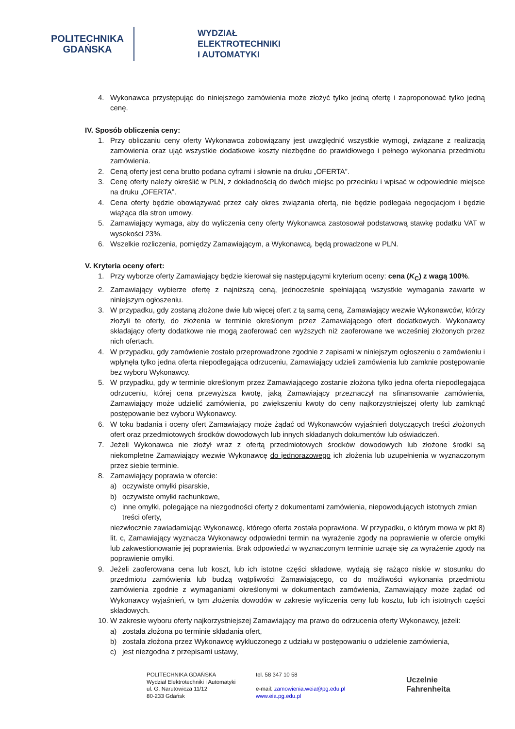POLITECHNIKA
GDAŃSKA
WYDZIAŁ
ELEKTROTECHNIKI
I AUTOMATYKI
4. Wykonawca przystępując do niniejszego zamówienia może złożyć tylko jedną ofertę i zaproponować tylko jedną cenę.
IV. Sposób obliczenia ceny:
1. Przy obliczaniu ceny oferty Wykonawca zobowiązany jest uwzględnić wszystkie wymogi, związane z realizacją zamówienia oraz ująć wszystkie dodatkowe koszty niezbędne do prawidłowego i pełnego wykonania przedmiotu zamówienia.
2. Ceną oferty jest cena brutto podana cyframi i słownie na druku „OFERTA”.
3. Cenę oferty należy określić w PLN, z dokładnością do dwóch miejsc po przecinku i wpisać w odpowiednie miejsce na druku „OFERTA”.
4. Cena oferty będzie obowiązywać przez cały okres związania ofertą, nie będzie podlegała negocjacjom i będzie wiążąca dla stron umowy.
5. Zamawiający wymaga, aby do wyliczenia ceny oferty Wykonawca zastosował podstawową stawkę podatku VAT w wysokości 23%.
6. Wszelkie rozliczenia, pomiędzy Zamawiającym, a Wykonawcą, będą prowadzone w PLN.
V. Kryteria oceny ofert:
1. Przy wyborze oferty Zamawiający będzie kierował się następującymi kryterium oceny: cena (K<sub>C</sub>) z wagą 100%.
2. Zamawiający wybierze ofertę z najniższą ceną, jednocześnie spełniającą wszystkie wymagania zawarte w niniejszym ogłoszeniu.
3. W przypadku, gdy zostaną złożone dwie lub więcej ofert z tą samą ceną, Zamawiający wezwie Wykonawców, którzy złożyli te oferty, do złożenia w terminie określonym przez Zamawiającego ofert dodatkowych. Wykonawcy składający oferty dodatkowe nie mogą zaoferować cen wyższych niż zaoferowane we wcześniej złożonych przez nich ofertach.
4. W przypadku, gdy zamówienie zostało przeprowadzone zgodnie z zapisami w niniejszym ogłoszeniu o zamówieniu i wpłynęła tylko jedna oferta niepodlegająca odrzuceniu, Zamawiający udzieli zamówienia lub zamknie postępowanie bez wyboru Wykonawcy.
5. W przypadku, gdy w terminie określonym przez Zamawiającego zostanie złożona tylko jedna oferta niepodlegająca odrzuceniu, której cena przewyższa kwotę, jaką Zamawiający przeznaczył na sfinansowanie zamówienia, Zamawiający może udzielić zamówienia, po zwiększeniu kwoty do ceny najkorzystniejszej oferty lub zamknąć postępowanie bez wyboru Wykonawcy.
6. W toku badania i oceny ofert Zamawiający może żądać od Wykonawców wyjaśnień dotyczących treści złożonych ofert oraz przedmiotowych środków dowodowych lub innych składanych dokumentów lub oświadczeń.
7. Jeżeli Wykonawca nie złożył wraz z ofertą przedmiotowych środków dowodowych lub złożone środki są niekompletne Zamawiający wezwie Wykonawcę do jednorazowego ich złożenia lub uzupełnienia w wyznaczonym przez siebie terminie.
8. Zamawiający poprawia w ofercie:
a) oczywiste omyłki pisarskie,
b) oczywiste omyłki rachunkowe,
c) inne omyłki, polegające na niezgodności oferty z dokumentami zamówienia, niepowodujących istotnych zmian treści oferty,
niezwłocznie zawiadamiając Wykonawcę, którego oferta została poprawiona. W przypadku, o którym mowa w pkt 8) lit. c, Zamawiający wyznacza Wykonawcy odpowiedni termin na wyrażenie zgody na poprawienie w ofercie omyłki lub zakwestionowanie jej poprawienia. Brak odpowiedzi w wyznaczonym terminie uznaje się za wyrażenie zgody na poprawienie omyłki.
9. Jeżeli zaoferowana cena lub koszt, lub ich istotne części składowe, wydają się rażąco niskie w stosunku do przedmiotu zamówienia lub budzą wątpliwości Zamawiającego, co do możliwości wykonania przedmiotu zamówienia zgodnie z wymaganiami określonymi w dokumentach zamówienia, Zamawiający może żądać od Wykonawcy wyjaśnień, w tym złożenia dowodów w zakresie wyliczenia ceny lub kosztu, lub ich istotnych części składowych.
10. W zakresie wyboru oferty najkorzystniejszej Zamawiający ma prawo do odrzucenia oferty Wykonawcy, jeżeli:
a) została złożona po terminie składania ofert,
b) została złożona przez Wykonawcę wykluczonego z udziału w postępowaniu o udzielenie zamówienia,
c) jest niezgodna z przepisami ustawy,
POLITECHNIKA GDAŃSKA
Wydział Elektrotechniki i Automatyki
ul. G. Narutowicza 11/12
80-233 Gdańsk
tel. 58 347 10 58
e-mail: zamowienia.weia@pg.edu.pl
www.eia.pg.edu.pl
Uczelnie
Fahrenheita